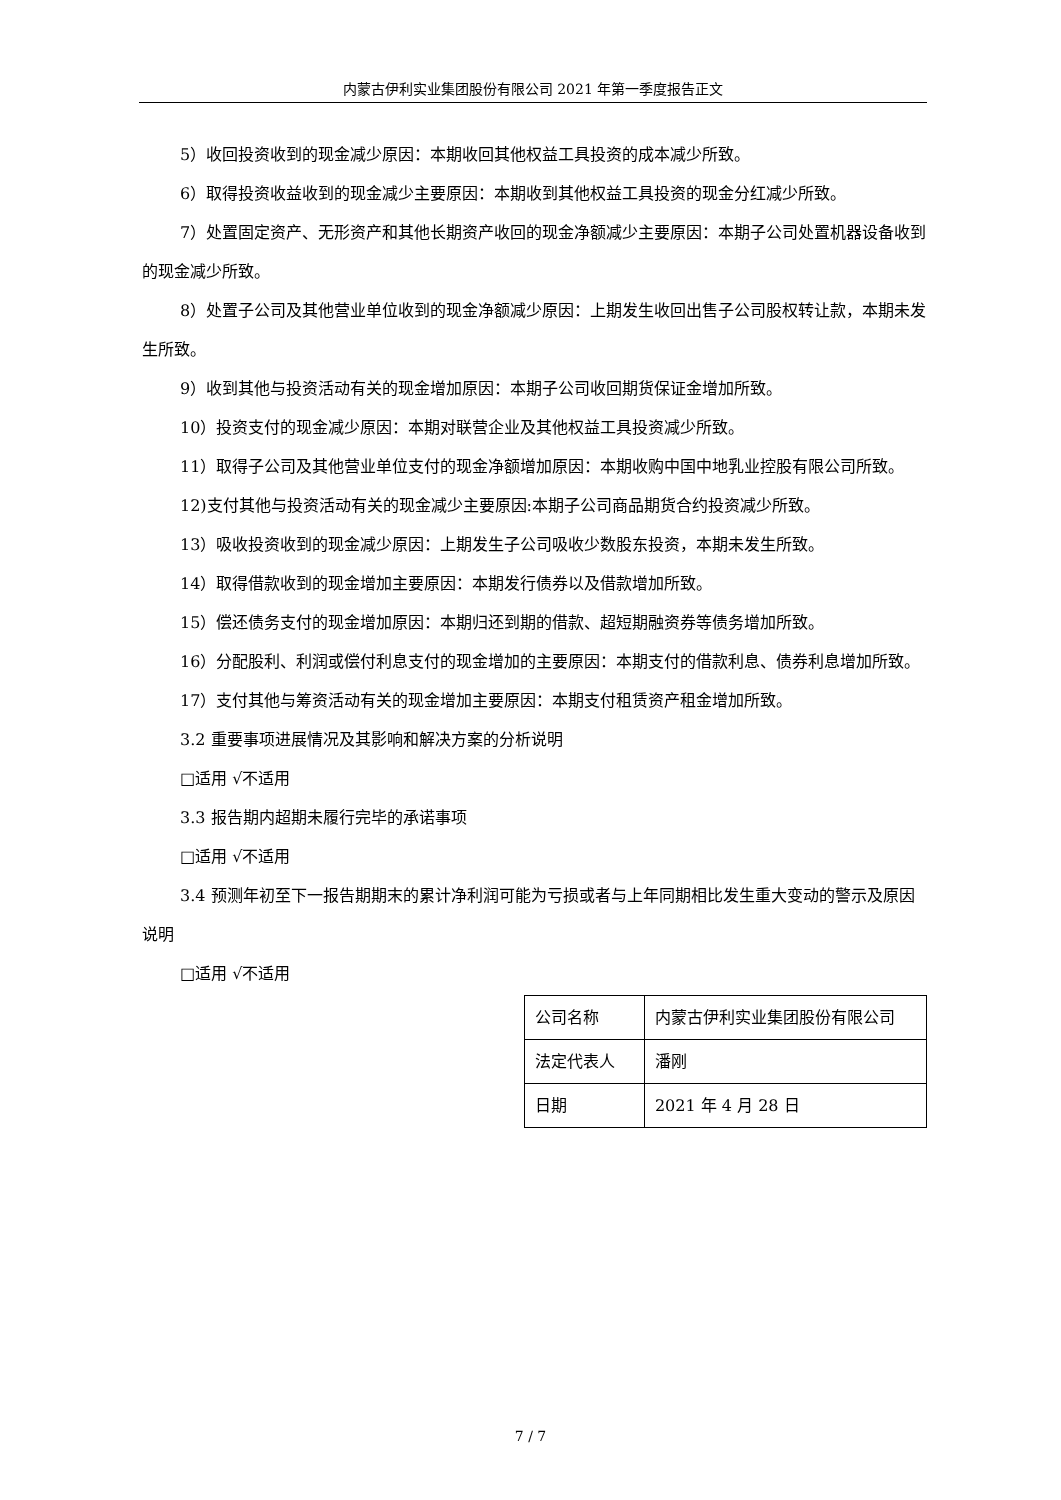内蒙古伊利实业集团股份有限公司 2021 年第一季度报告正文
5）收回投资收到的现金减少原因：本期收回其他权益工具投资的成本减少所致。
6）取得投资收益收到的现金减少主要原因：本期收到其他权益工具投资的现金分红减少所致。
7）处置固定资产、无形资产和其他长期资产收回的现金净额减少主要原因：本期子公司处置机器设备收到的现金减少所致。
8）处置子公司及其他营业单位收到的现金净额减少原因：上期发生收回出售子公司股权转让款，本期未发生所致。
9）收到其他与投资活动有关的现金增加原因：本期子公司收回期货保证金增加所致。
10）投资支付的现金减少原因：本期对联营企业及其他权益工具投资减少所致。
11）取得子公司及其他营业单位支付的现金净额增加原因：本期收购中国中地乳业控股有限公司所致。
12)支付其他与投资活动有关的现金减少主要原因:本期子公司商品期货合约投资减少所致。
13）吸收投资收到的现金减少原因：上期发生子公司吸收少数股东投资，本期未发生所致。
14）取得借款收到的现金增加主要原因：本期发行债券以及借款增加所致。
15）偿还债务支付的现金增加原因：本期归还到期的借款、超短期融资券等债务增加所致。
16）分配股利、利润或偿付利息支付的现金增加的主要原因：本期支付的借款利息、债券利息增加所致。
17）支付其他与筹资活动有关的现金增加主要原因：本期支付租赁资产租金增加所致。
3.2 重要事项进展情况及其影响和解决方案的分析说明
□适用 √不适用
3.3 报告期内超期未履行完毕的承诺事项
□适用 √不适用
3.4 预测年初至下一报告期期末的累计净利润可能为亏损或者与上年同期相比发生重大变动的警示及原因说明
□适用 √不适用
| 公司名称 | 内蒙古伊利实业集团股份有限公司 |
| 法定代表人 | 潘刚 |
| 日期 | 2021 年 4 月 28 日 |
7 / 7